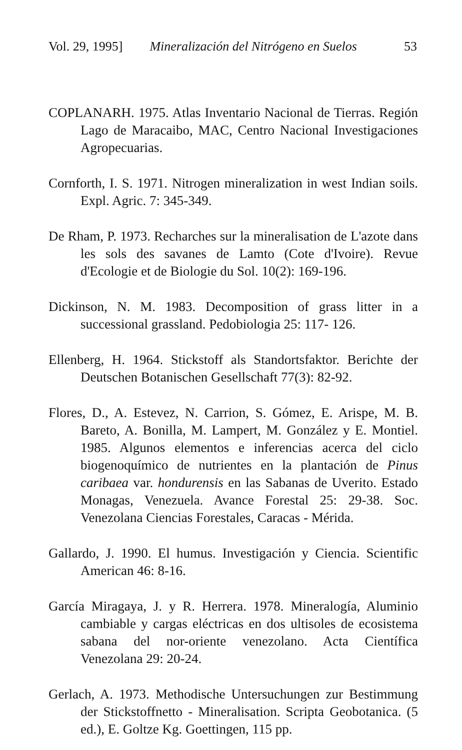Vol. 29, 1995] Mineralización del Nitrógeno en Suelos 53
COPLANARH. 1975. Atlas Inventario Nacional de Tierras. Región Lago de Maracaibo, MAC, Centro Nacional Investigaciones Agropecuarias.
Cornforth, I. S. 1971. Nitrogen mineralization in west Indian soils. Expl. Agric. 7: 345-349.
De Rham, P. 1973. Recharches sur la mineralisation de L'azote dans les sols des savanes de Lamto (Cote d'Ivoire). Revue d'Ecologie et de Biologie du Sol. 10(2): 169-196.
Dickinson, N. M. 1983. Decomposition of grass litter in a successional grassland. Pedobiologia 25: 117- 126.
Ellenberg, H. 1964. Stickstoff als Standortsfaktor. Berichte der Deutschen Botanischen Gesellschaft 77(3): 82-92.
Flores, D., A. Estevez, N. Carrion, S. Gómez, E. Arispe, M. B. Bareto, A. Bonilla, M. Lampert, M. González y E. Montiel. 1985. Algunos elementos e inferencias acerca del ciclo biogenoquímico de nutrientes en la plantación de Pinus caribaea var. hondurensis en las Sabanas de Uverito. Estado Monagas, Venezuela. Avance Forestal 25: 29-38. Soc. Venezolana Ciencias Forestales, Caracas - Mérida.
Gallardo, J. 1990. El humus. Investigación y Ciencia. Scientific American 46: 8-16.
García Miragaya, J. y R. Herrera. 1978. Mineralogía, Aluminio cambiable y cargas eléctricas en dos ultisoles de ecosistema sabana del nor-oriente venezolano. Acta Científica Venezolana 29: 20-24.
Gerlach, A. 1973. Methodische Untersuchungen zur Bestimmung der Stickstoffnetto - Mineralisation. Scripta Geobotanica. (5 ed.), E. Goltze Kg. Goettingen, 115 pp.